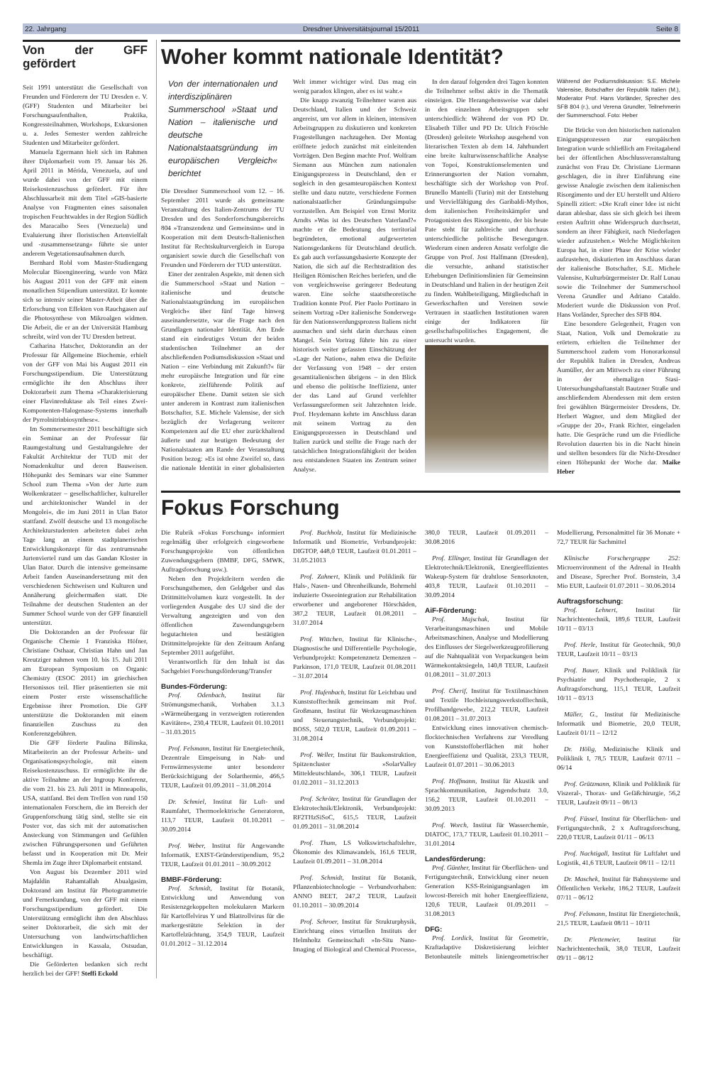22. Jahrgang Dresdner Universitätsjournal 15/2011 Seite 8
Von der GFF gefördert
Seit 1991 unterstützt die Gesellschaft von Freunden und Förderern der TU Dresden e. V. (GFF) Studenten und Mitarbeiter bei Forschungsaufenthalten, Praktika, Kongressteilnahmen, Workshops, Exkursionen u. a. Jedes Semester werden zahlreiche Studenten und Mitarbeiter gefördert.
Manuela Egermann hielt sich im Rahmen ihrer Diplomarbeit vom 19. Januar bis 26. April 2011 in Mérida, Venezuela, auf und wurde dabei von der GFF mit einem Reisekostenzuschuss gefördert. Für ihre Abschlussarbeit mit dem Titel »GIS-basierte Analyse von Fragmenten eines saisonalen tropischen Feuchtwaldes in der Region Südlich des Maracaibo Sees (Venezuela) und Evaluierung ihrer floristischen Artenvielfalt und -zusammensetzung« führte sie unter anderem Vegetationsaufnahmen durch.
Bernhard Robl vom Master-Studiengang Molecular Bioengineering, wurde von März bis August 2011 von der GFF mit einem monatlichen Stipendium unterstützt. Er konnte sich so intensiv seiner Master-Arbeit über die Erforschung von Effekten von Rauchgasen auf die Photosynthese von Mikroalgen widmen. Die Arbeit, die er an der Universität Hamburg schreibt, wird von der TU Dresden betreut.
Catharina Hatscher, Doktorandin an der Professur für Allgemeine Biochemie, erhielt von der GFF von Mai bis August 2011 ein Forschungsstipendium. Die Unterstützung ermöglichte ihr den Abschluss ihrer Doktorarbeit zum Thema »Charakterisierung einer Flavinreduktase als Teil eines Zwei-Komponenten-Halogenase-Systems innerhalb der Pyrrolnitrinbiosynthese«.
Im Sommersemester 2011 beschäftigte sich ein Seminar an der Professur für Raumgestaltung und Gestaltungslehre der Fakultät Architektur der TUD mit der Nomadenkultur und deren Bauweisen. Höhepunkt des Seminars war eine Summer School zum Thema »Von der Jurte zum Wolkenkratzer – gesellschaftlicher, kultureller und architektonischer Wandel in der Mongolei«, die im Juni 2011 in Ulan Bator stattfand. Zwölf deutsche und 13 mongolische Architekturstudenten arbeiteten dabei zehn Tage lang an einem stadtplanerischen Entwicklungskonzept für das zentrumsnahe Jurtenviertel rund um das Gandan Kloster in Ulan Bator. Durch die intensive gemeinsame Arbeit fanden Auseinandersetzung mit den verschiedenen Sichtweisen und Kulturen und Annäherung gleichermaßen statt. Die Teilnahme der deutschen Studenten an der Summer School wurde von der GFF finanziell unterstützt.
Die Doktoranden an der Professur für Organische Chemie I Franziska Höfner, Christiane Osthaar, Christian Hahn und Jan Kreutziger nahmen vom 10. bis 15. Juli 2011 am European Symposium on Organic Chemistry (ESOC 2011) im griechischen Hersonissos teil. Hier präsentierten sie mit einem Poster erste wissenschaftliche Ergebnisse ihrer Promotion. Die GFF unterstützte die Doktoranden mit einem finanziellen Zuschuss zu den Konferenzgebühren.
Die GFF förderte Paulina Bilinska, Mitarbeiterin an der Professur Arbeits- und Organisationspsychologie, mit einem Reisekostenzuschuss. Er ermöglichte ihr die aktive Teilnahme an der Ingroup Konferenz, die vom 21. bis 23. Juli 2011 in Minneapolis, USA, stattfand. Bei dem Treffen von rund 150 internationalen Forschern, die im Bereich der Gruppenforschung tätig sind, stellte sie ein Poster vor, das sich mit der automatischen Ansteckung von Stimmungen und Gefühlen zwischen Führungspersonen und Geführten befasst und in Kooperation mit Dr. Meir Shemla im Zuge ihrer Diplomarbeit entstand.
Von August bis Dezember 2011 wird Majdaldin Rahamtallah Abualgasim, Doktorand am Institut für Photogrammetrie und Fernerkundung, von der GFF mit einem Forschungsstipendium gefördert. Die Unterstützung ermöglicht ihm den Abschluss seiner Doktorarbeit, die sich mit der Untersuchung von landwirtschaftlichen Entwicklungen in Kassala, Ostsudan, beschäftigt.
Die Geförderten bedanken sich recht herzlich bei der GFF! Steffi Eckold
Woher kommt nationale Identität?
Von der internationalen und interdisziplinären Summerschool »Staat und Nation – italienische und deutsche Nationalstaatsgründung im europäischen Vergleich« berichtet
Die Dresdner Summerschool vom 12. – 16. September 2011 wurde als gemeinsame Veranstaltung des Italien-Zentrums der TU Dresden und des Sonderforschungsbereichs 804 »Transzendenz und Gemeinsinn« und in Kooperation mit dem Deutsch-Italienischen Institut für Rechtskulturvergleich in Europa organisiert sowie durch die Gesellschaft von Freunden und Förderern der TUD unterstützt.
Einer der zentralen Aspekte, mit denen sich die Summerschool »Staat und Nation – italienische und deutsche Nationalstaatsgründung im europäischen Vergleich« über fünf Tage hinweg auseinandersetzte, war die Frage nach den Grundlagen nationaler Identität. Am Ende stand ein eindeutiges Votum der beiden studentischen Teilnehmer an der abschließenden Podiumsdiskussion »Staat und Nation – eine Verbindung mit Zukunft?« für mehr europäische Integration und für eine konkrete, zielführende Politik auf europäischer Ebene. Damit setzen sie sich unter anderem in Kontrast zum italienischen Botschafter, S.E. Michele Valensise, der sich bezüglich der Verlagerung weiterer Kompetenzen auf die EU eher zurückhaltend äußerte und zur heutigen Bedeutung der Nationalstaaten am Rande der Veranstaltung Position bezog: »Es ist ohne Zweifel so, dass die nationale Identität in einer globalisierten Welt immer wichtiger wird. Das mag ein wenig paradox klingen, aber es ist wahr.«
Die knapp zwanzig Teilnehmer waren aus Deutschland, Italien und der Schweiz angereist, um vor allem in kleinen, intensiven Arbeitsgruppen zu diskutieren und konkreten Fragestellungen nachzugehen. Der Montag eröffnete jedoch zunächst mit einleitenden Vorträgen. Den Beginn machte Prof. Wolfram Siemann aus München zum nationalen Einigungsprozess in Deutschland, den er sogleich in den gesamteuropäischen Kontext stellte und dazu nutzte, verschiedene Formen nationalstaatlicher Gründungsimpulse vorzustellen. Am Beispiel von Ernst Moritz Arndts »Was ist des Deutschen Vaterland?« machte er die Bedeutung des territorial begründeten, emotional aufgewerteten Nationsgedankens für Deutschland deutlich. Es gab auch verfassungsbasierte Konzepte der Nation, die sich auf die Rechtstradition des Heiligen Römischen Reiches beriefen, und die von vergleichsweise geringerer Bedeutung waren. Eine solche staatstheoretische Tradition konnte Prof. Pier Paolo Portinaro in seinem Vortrag »Der italienische Sonderweg« für den Nationswerdungsprozess Italiens nicht ausmachen und sieht darin durchaus einen Mangel. Sein Vortrag führte hin zu einer historisch weiter gefassten Einschätzung der »Lage der Nation«, nahm etwa die Defizite der Verfassung von 1948 – der ersten gesamtitalienischen übrigens – in den Blick und ebenso die politische Ineffizienz, unter der das Land auf Grund verfehlter Verfassungsreformen seit Jahrzehnten leide. Prof. Heydemann kehrte im Anschluss daran mit seinem Vortrag zu den Einigungsprozessen in Deutschland und Italien zurück und stellte die Frage nach der tatsächlichen Integrationsfähigkeit der beiden neu entstandenen Staaten ins Zentrum seiner Analyse.
In den darauf folgenden drei Tagen konnten die Teilnehmer selbst aktiv in die Thematik einsteigen. Die Herangehensweise war dabei in den einzelnen Arbeitsgruppen sehr unterschiedlich: Während der von PD Dr. Elisabeth Tiller und PD Dr. Ulrich Fröschle (Dresden) geleitete Workshop ausgehend von literarischen Texten ab dem 14. Jahrhundert eine breite kulturwissenschaftliche Analyse von Topoi, Konstruktionselementen und Erinnerungsorten der Nation vornahm, beschäftigte sich der Workshop von Prof. Brunello Mantelli (Turin) mit der Entstehung und Vervielfältigung des Garibaldi-Mythos, dem italienischen Freiheitskämpfer und Protagonisten des Risorgimento, der bis heute Pate steht für zahlreiche und durchaus unterschiedliche politische Bewegungen. Wiederum einen anderen Ansatz verfolgte die Gruppe von Prof. Jost Halfmann (Dresden), die versuchte, anhand statistischer Erhebungen Definitionslinien für Gemeinsinn in Deutschland und Italien in der heutigen Zeit zu finden. Wahlbeteiligung, Mitgliedschaft in Gewerkschaften und Vereinen sowie Vertrauen in staatlichen Institutionen waren einige der Indikatoren für gesellschaftspolitisches Engagement, die untersucht wurden.
Während der Podiumsdiskussion: S.E. Michele Valensise, Botschafter der Republik Italien (M.), Moderator Prof. Hans Vorländer, Sprecher des SFB 804 (r.), und Verena Grundler, Teilnehmerin der Summerschool. Foto: Heber
Die Brücke von den historischen nationalen Einigungsprozessen zur europäischen Integration wurde schließlich am Freitagabend bei der öffentlichen Abschlussveranstaltung zunächst von Frau Dr. Christiane Liermann geschlagen, die in ihrer Einführung eine gewisse Analogie zwischen dem italienischen Risorgimento und der EU herstellt und Altiero Spinelli zitiert: »Die Kraft einer Idee ist nicht daran ablesbar, dass sie sich gleich bei ihrem ersten Auftritt ohne Widerspruch durchsetzt, sondern an ihrer Fähigkeit, nach Niederlagen wieder aufzustehen.« Welche Möglichkeiten Europa hat, in einer Phase der Krise wieder aufzustehen, diskutierten im Anschluss daran der italienische Botschafter, S.E. Michele Valensise, Kulturbürgermeister Dr. Ralf Lunau sowie die Teilnehmer der Summerschool Verena Grundler und Adriano Cataldo. Moderiert wurde die Diskussion von Prof. Hans Vorländer, Sprecher des SFB 804.
Eine besondere Gelegenheit, Fragen von Staat, Nation, Volk und Demokratie zu erörtern, erhielten die Teilnehmer der Summerschool zudem vom Honorarkonsul der Republik Italien in Dresden, Andreas Aumüller, der am Mittwoch zu einer Führung in der ehemaligen Stasi-Untersuchungshaftanstalt Bautzner Straße und anschließendem Abendessen mit dem ersten frei gewählten Bürgermeister Dresdens, Dr. Herbert Wagner, und dem Mitglied der »Gruppe der 20«, Frank Richter, eingeladen hatte. Die Gespräche rund um die Friedliche Revolution dauerten bis in die Nacht hinein und stellten besonders für die Nicht-Dresdner einen Höhepunkt der Woche dar. Maike Heber
Fokus Forschung
Die Rubrik »Fokus Forschung« informiert regelmäßig über erfolgreich eingeworbene Forschungsprojekte von öffentlichen Zuwendungsgebern (BMBF, DFG, SMWK, Auftragsforschung usw.).
Neben den Projektleitern werden die Forschungsthemen, den Geldgeber und das Drittmittelvolumen kurz vorgestellt. In der vorliegenden Ausgabe des UJ sind die der Verwaltung angezeigten und von den öffentlichen Zuwendungsgebern begutachteten und bestätigten Drittmittelprojekte für den Zeitraum Anfang September 2011 aufgeführt.
Verantwortlich für den Inhalt ist das Sachgebiet Forschungsförderung/Transfer
Bundes-Förderung:
Prof. Odenbach, Institut für Strömungsmechanik, Vorhaben 3.1.3 »Wärmeübergang in verzweigten rotierenden Kavitäten«, 230,4 TEUR, Laufzeit 01.10.2011 – 31.03.2015
Prof. Felsmann, Institut für Energietechnik, Dezentrale Einspeisung in Nah- und Fernwärmesysteme unter besonderer Berücksichtigung der Solarthermie, 466,5 TEUR, Laufzeit 01.09.2011 – 31.08.2014
Dr. Schmiel, Institut für Luft- und Raumfahrt, Thermoelektrische Generatoren, 113,7 TEUR, Laufzeit 01.10.2011 – 30.09.2014
Prof. Weber, Institut für Angewandte Informatik, EXIST-Gründerstipendium, 95,2 TEUR, Laufzeit 01.01.2011 – 30.09.2012
BMBF-Förderung:
Prof. Schmidt, Institut für Botanik, Entwicklung und Anwendung von Resistenzgekoppelten molekularen Markern für Kartoffelvirus Y und Blattrollvirus für die markergestützte Selektion in der Kartoffelzüchtung, 354,9 TEUR, Laufzeit 01.01.2012 – 31.12.2014
Prof. Buchholz, Institut für Medizinische Informatik und Biometrie, Verbundprojekt: DIGTOP, 448,0 TEUR, Laufzeit 01.01.2011 – 31.05.21013
Prof. Zahnert, Klinik und Poliklinik für Hals-, Nasen- und Ohrenheilkunde, Bohrmehl induzierte Osseointegration zur Rehabilitation erworbener und angeborener Hörschäden, 387,2 TEUR, Laufzeit 01.08.2011 – 31.07.2014
Prof. Wittchen, Institut für Klinische-, Diagnostische und Differentielle Psychologie, Verbundprojekt: Kompetenznetz Demenzen – Parkinson, 171,0 TEUR, Laufzeit 01.08.2011 – 31.07.2014
Prof. Hufenbach, Institut für Leichtbau und Kunststofftechnik gemeinsam mit Prof. Großmann, Institut für Werkzeugmaschinen und Steuerungstechnik, Verbundprojekt: BOSS, 502,0 TEUR, Laufzeit 01.09.2011 – 31.08.2014
Prof. Weller, Institut für Baukonstruktion, Spitzencluster »SolarValley Mitteldeutschland«, 306,1 TEUR, Laufzeit 01.02.2011 – 31.12.2013
Prof. Schröter, Institut für Grundlagen der Elektrotechnik/Elektronik, Verbundprojekt: RF2THzSiSoC, 615,5 TEUR, Laufzeit 01.09.2011 – 31.08.2014
Prof. Thum, LS Volkswirtschaftslehre, Ökonomie des Klimawandels, 161,6 TEUR, Laufzeit 01.09.2011 – 31.08.2014
Prof. Schmidt, Institut für Botanik, Pflanzenbiotechnologie – Verbundvorhaben: ANNO BEET, 247,2 TEUR, Laufzeit 01.10.2011 – 30.09.2014
Prof. Schroer, Institut für Strukturphysik, Einrichtung eines virtuellen Instituts der Helmholtz Gemeinschaft »In-Situ Nano-Imaging of Biological and Chemical Process«, 380,0 TEUR, Laufzeit 01.09.2011 – 30.08.2016
Prof. Ellinger, Institut für Grundlagen der Elektrotechnik/Elektronik, Energieeffizientes Wakeup-System für drahtlose Sensorknoten, 403,8 TEUR, Laufzeit 01.10.2011 – 30.09.2014
AiF-Förderung:
Prof. Majschak, Institut für Verarbeitungsmaschinen und Mobile Arbeitsmaschinen, Analyse und Modellierung des Einflusses der Siegelwerkzeugprofilierung auf die Nahtqualität von Verpackungen beim Wärmekontaktsiegeln, 140,8 TEUR, Laufzeit 01.08.2011 – 31.07.2013
Prof. Cherif, Institut für Textilmaschinen und Textile Hochleistungswerkstofftechnik, Profilbandgewebe, 212,2 TEUR, Laufzeit 01.08.2011 – 31.07.2013
Entwicklung eines innovativen chemisch-flocktechnischen Verfahrens zur Veredlung von Kunststoffoberflächen mit hoher Energieeffizienz und Qualität, 233,3 TEUR, Laufzeit 01.07.2011 – 30.06.2013
Prof. Hoffmann, Institut für Akustik und Sprachkommunikation, Jugendschutz 3.0, 156,2 TEUR, Laufzeit 01.10.2011 – 30.09.2013
Prof. Worch, Institut für Wasserchemie, DIATOC, 173,7 TEUR, Laufzeit 01.10.2011 – 31.01.2014
Landesförderung:
Prof. Günther, Institut für Oberflächen- und Fertigungstechnik, Entwicklung einer neuen Generation KSS-Reinigungsanlagen im lowcost-Bereich mit hoher Energieeffizienz, 120,6 TEUR, Laufzeit 01.09.2011 – 31.08.2013
DFG:
Prof. Lordick, Institut für Geometrie, Kraftadaptive Diskretisierung leichter Betonbauteile mittels liniengeometrischer Modellierung, Personalmittel für 36 Monate + 72,7 TEUR für Sachmittel
Klinische Forschergruppe 252: Microenvironment of the Adrenal in Health and Disease, Sprecher Prof. Bornstein, 3,4 Mio EUR, Laufzeit 01.07.2011 – 30.06.2014
Auftragsforschung:
Prof. Lehnert, Institut für Nachrichtentechnik, 189,6 TEUR, Laufzeit 10/11 – 03/13
Prof. Herle, Institut für Geotechnik, 90,0 TEUR, Laufzeit 10/11 – 03/13
Prof. Bauer, Klinik und Poliklinik für Psychiatrie und Psychotherapie, 2 x Auftragsforschung, 115,1 TEUR, Laufzeit 10/11 – 03/13
Müller, G., Institut für Medizinische Informatik und Biometrie, 20,0 TEUR, Laufzeit 01/11 – 12/12
Dr. Hölig, Medizinische Klinik und Poliklinik I, 78,5 TEUR, Laufzeit 07/11 – 06/14
Prof. Grützmann, Klinik und Poliklinik für Viszeral-, Thorax- und Gefäßchirurgie, 56,2 TEUR, Laufzeit 09/11 – 08/13
Prof. Füssel, Institut für Oberflächen- und Fertigungstechnik, 2 x Auftragsforschung, 220,0 TEUR, Laufzeit 01/11 – 06/13
Prof. Nachtigall, Institut für Luftfahrt und Logistik, 41,6 TEUR, Laufzeit 08/11 – 12/11
Dr. Maschek, Institut für Bahnsysteme und Öffentlichen Verkehr, 186,2 TEUR, Laufzeit 07/11 – 06/12
Prof. Felsmann, Institut für Energietechnik, 21,5 TEUR, Laufzeit 08/11 – 10/11
Dr. Plettemeier, Institut für Nachrichtentechnik, 38,0 TEUR, Laufzeit 09/11 – 08/12